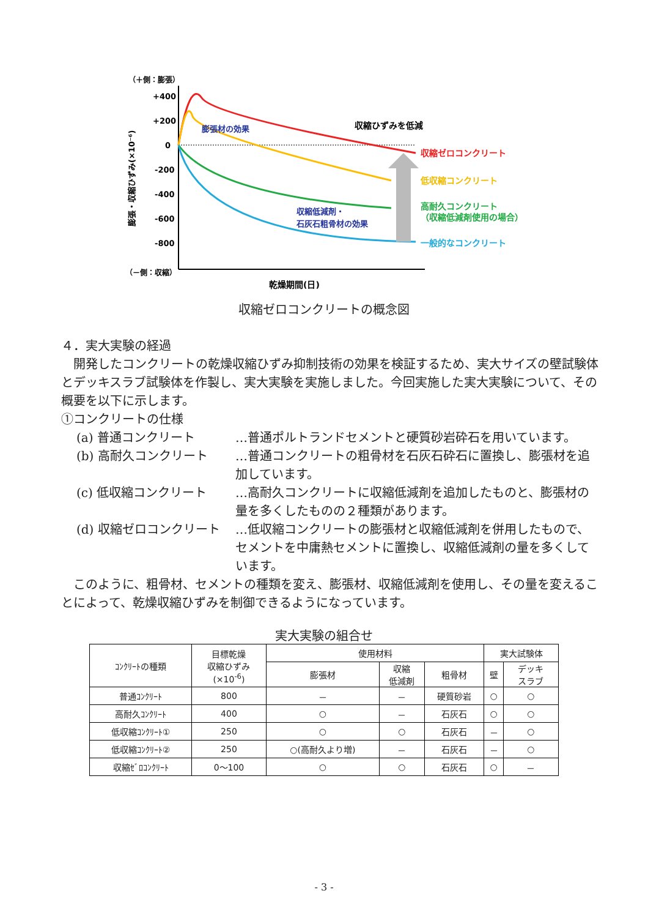（＋側：膨張）
（－側：収縮）
+400
+200
0
-200
-400
-600
-800
膨張・収縮ひずみ(×10⁻⁶)
膨張材の効果
収縮ひずみを低減
収縮低減剤・
石灰石粗骨材の効果
収縮ゼロコンクリート
低収縮コンクリート
高耐久コンクリート
（収縮低減剤使用の場合）
一般的なコンクリート
乾燥期間(日)
収縮ゼロコンクリートの概念図
４．実大実験の経過
開発したコンクリートの乾燥収縮ひずみ抑制技術の効果を検証するため、実大サイズの壁試験体とデッキスラブ試験体を作製し、実大実験を実施しました。今回実施した実大実験について、その概要を以下に示します。
①コンクリートの仕様
(a) 普通コンクリート …普通ポルトランドセメントと硬質砂岩砕石を用いています。
(b) 高耐久コンクリート …普通コンクリートの粗骨材を石灰石砕石に置換し、膨張材を追加しています。
(c) 低収縮コンクリート …高耐久コンクリートに収縮低減剤を追加したものと、膨張材の量を多くしたものの２種類があります。
(d) 収縮ゼロコンクリート …低収縮コンクリートの膨張材と収縮低減剤を併用したもので、セメントを中庸熱セメントに置換し、収縮低減剤の量を多くしています。
このように、粗骨材、セメントの種類を変え、膨張材、収縮低減剤を使用し、その量を変えることによって、乾燥収縮ひずみを制御できるようになっています。
実大実験の組合せ
| ｺﾝｸﾘｰﾄの種類 | 目標乾燥 収縮ひずみ (×10<sup>-6</sup>) | 使用材料 | | | 実大試験体 | |
| --- | --- | --- | --- | --- | --- | --- |
| | | 膨張材 | 収縮 低減剤 | 粗骨材 | 壁 | デッキ スラブ |
| 普通ｺﾝｸﾘｰﾄ | 800 | － | － | 硬質砂岩 | ○ | ○ |
| 高耐久ｺﾝｸﾘｰﾄ | 400 | ○ | － | 石灰石 | ○ | ○ |
| 低収縮ｺﾝｸﾘｰﾄ① | 250 | ○ | ○ | 石灰石 | － | ○ |
| 低収縮ｺﾝｸﾘｰﾄ② | 250 | ○(高耐久より増) | － | 石灰石 | － | ○ |
| 収縮ｾﾞﾛｺﾝｸﾘｰﾄ | 0～100 | ○ | ○ | 石灰石 | ○ | － |
- 3 -